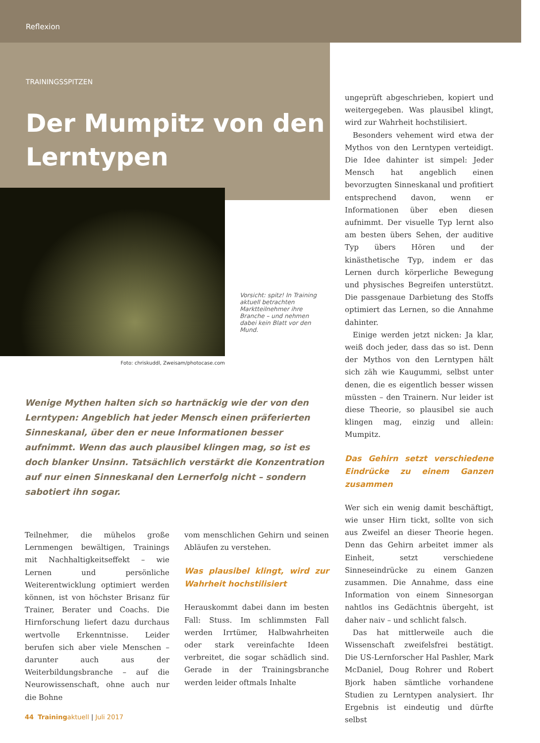Reflexion
TRAININGSSPITZEN
Der Mumpitz von den Lerntypen
Vorsicht: spitz! In Training aktuell betrachten Marktteilnehmer ihre Branche – und nehmen dabei kein Blatt vor den Mund.
Foto: chriskuddl, Zweisam/photocase.com
Wenige Mythen halten sich so hartnäckig wie der von den Lerntypen: Angeblich hat jeder Mensch einen präferierten Sinneskanal, über den er neue Informationen besser aufnimmt. Wenn das auch plausibel klingen mag, so ist es doch blanker Unsinn. Tatsächlich verstärkt die Konzentration auf nur einen Sinneskanal den Lernerfolg nicht – sondern sabotiert ihn sogar.
Teilnehmer, die mühelos große Lernmengen bewältigen, Trainings mit Nachhaltigkeitseffekt – wie Lernen und persönliche Weiterentwicklung optimiert werden können, ist von höchster Brisanz für Trainer, Berater und Coachs. Die Hirnforschung liefert dazu durchaus wertvolle Erkenntnisse. Leider berufen sich aber viele Menschen – darunter auch aus der Weiterbildungsbranche – auf die Neurowissenschaft, ohne auch nur die Bohne
vom menschlichen Gehirn und seinen Abläufen zu verstehen.
Was plausibel klingt, wird zur Wahrheit hochstilisiert
Herauskommt dabei dann im besten Fall: Stuss. Im schlimmsten Fall werden Irrtümer, Halbwahrheiten oder stark vereinfachte Ideen verbreitet, die sogar schädlich sind. Gerade in der Trainingsbranche werden leider oftmals Inhalte
ungeprüft abgeschrieben, kopiert und weitergegeben. Was plausibel klingt, wird zur Wahrheit hochstilisiert.
Besonders vehement wird etwa der Mythos von den Lerntypen verteidigt. Die Idee dahinter ist simpel: Jeder Mensch hat angeblich einen bevorzugten Sinneskanal und profitiert entsprechend davon, wenn er Informationen über eben diesen aufnimmt. Der visuelle Typ lernt also am besten übers Sehen, der auditive Typ übers Hören und der kinästhetische Typ, indem er das Lernen durch körperliche Bewegung und physisches Begreifen unterstützt. Die passgenaue Darbietung des Stoffs optimiert das Lernen, so die Annahme dahinter.
Einige werden jetzt nicken: Ja klar, weiß doch jeder, dass das so ist. Denn der Mythos von den Lerntypen hält sich zäh wie Kaugummi, selbst unter denen, die es eigentlich besser wissen müssten – den Trainern. Nur leider ist diese Theorie, so plausibel sie auch klingen mag, einzig und allein: Mumpitz.
Das Gehirn setzt verschiedene Eindrücke zu einem Ganzen zusammen
Wer sich ein wenig damit beschäftigt, wie unser Hirn tickt, sollte von sich aus Zweifel an dieser Theorie hegen. Denn das Gehirn arbeitet immer als Einheit, setzt verschiedene Sinneseindrücke zu einem Ganzen zusammen. Die Annahme, dass eine Information von einem Sinnesorgan nahtlos ins Gedächtnis übergeht, ist daher naiv – und schlicht falsch.
Das hat mittlerweile auch die Wissenschaft zweifelsfrei bestätigt. Die US-Lernforscher Hal Pashler, Mark McDaniel, Doug Rohrer und Robert Bjork haben sämtliche vorhandene Studien zu Lerntypen analysiert. Ihr Ergebnis ist eindeutig und dürfte selbst
44 Trainingaktuell | Juli 2017